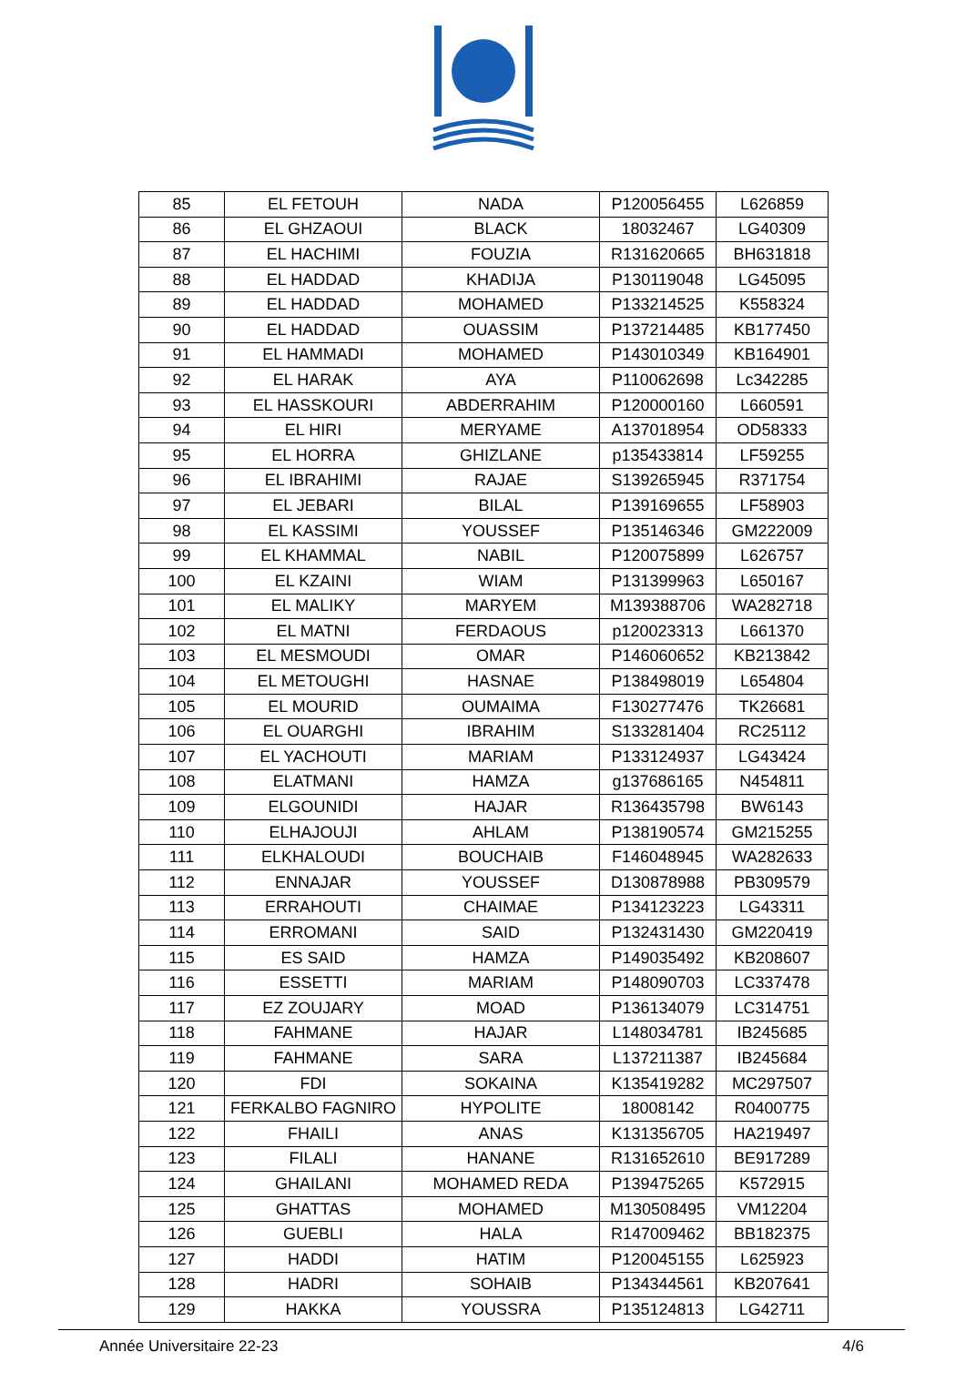| 85 | EL FETOUH | NADA | P120056455 | L626859 |
| 86 | EL GHZAOUI | BLACK | 18032467 | LG40309 |
| 87 | EL HACHIMI | FOUZIA | R131620665 | BH631818 |
| 88 | EL HADDAD | KHADIJA | P130119048 | LG45095 |
| 89 | EL HADDAD | MOHAMED | P133214525 | K558324 |
| 90 | EL HADDAD | OUASSIM | P137214485 | KB177450 |
| 91 | EL HAMMADI | MOHAMED | P143010349 | KB164901 |
| 92 | EL HARAK | AYA | P110062698 | Lc342285 |
| 93 | EL HASSKOURI | ABDERRAHIM | P120000160 | L660591 |
| 94 | EL HIRI | MERYAME | A137018954 | OD58333 |
| 95 | EL HORRA | GHIZLANE | p135433814 | LF59255 |
| 96 | EL IBRAHIMI | RAJAE | S139265945 | R371754 |
| 97 | EL JEBARI | BILAL | P139169655 | LF58903 |
| 98 | EL KASSIMI | YOUSSEF | P135146346 | GM222009 |
| 99 | EL KHAMMAL | NABIL | P120075899 | L626757 |
| 100 | EL KZAINI | WIAM | P131399963 | L650167 |
| 101 | EL MALIKY | MARYEM | M139388706 | WA282718 |
| 102 | EL MATNI | FERDAOUS | p120023313 | L661370 |
| 103 | EL MESMOUDI | OMAR | P146060652 | KB213842 |
| 104 | EL METOUGHI | HASNAE | P138498019 | L654804 |
| 105 | EL MOURID | OUMAIMA | F130277476 | TK26681 |
| 106 | EL OUARGHI | IBRAHIM | S133281404 | RC25112 |
| 107 | EL YACHOUTI | MARIAM | P133124937 | LG43424 |
| 108 | ELATMANI | HAMZA | g137686165 | N454811 |
| 109 | ELGOUNIDI | HAJAR | R136435798 | BW6143 |
| 110 | ELHAJOUJI | AHLAM | P138190574 | GM215255 |
| 111 | ELKHALOUDI | BOUCHAIB | F146048945 | WA282633 |
| 112 | ENNAJAR | YOUSSEF | D130878988 | PB309579 |
| 113 | ERRAHOUTI | CHAIMAE | P134123223 | LG43311 |
| 114 | ERROMANI | SAID | P132431430 | GM220419 |
| 115 | ES SAID | HAMZA | P149035492 | KB208607 |
| 116 | ESSETTI | MARIAM | P148090703 | LC337478 |
| 117 | EZ ZOUJARY | MOAD | P136134079 | LC314751 |
| 118 | FAHMANE | HAJAR | L148034781 | IB245685 |
| 119 | FAHMANE | SARA | L137211387 | IB245684 |
| 120 | FDI | SOKAINA | K135419282 | MC297507 |
| 121 | FERKALBO FAGNIRO | HYPOLITE | 18008142 | R0400775 |
| 122 | FHAILI | ANAS | K131356705 | HA219497 |
| 123 | FILALI | HANANE | R131652610 | BE917289 |
| 124 | GHAILANI | MOHAMED REDA | P139475265 | K572915 |
| 125 | GHATTAS | MOHAMED | M130508495 | VM12204 |
| 126 | GUEBLI | HALA | R147009462 | BB182375 |
| 127 | HADDI | HATIM | P120045155 | L625923 |
| 128 | HADRI | SOHAIB | P134344561 | KB207641 |
| 129 | HAKKA | YOUSSRA | P135124813 | LG42711 |
Année Universitaire 22-23 4/6